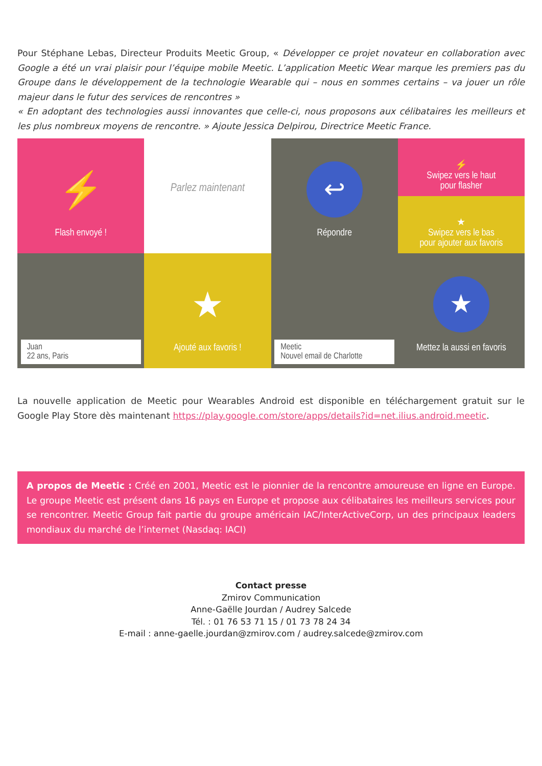Pour Stéphane Lebas, Directeur Produits Meetic Group, « Développer ce projet novateur en collaboration avec Google a été un vrai plaisir pour l’équipe mobile Meetic. L’application Meetic Wear marque les premiers pas du Groupe dans le développement de la technologie Wearable qui – nous en sommes certains – va jouer un rôle majeur dans le futur des services de rencontres »
« En adoptant des technologies aussi innovantes que celle-ci, nous proposons aux célibataires les meilleurs et les plus nombreux moyens de rencontre. » Ajoute Jessica Delpirou, Directrice Meetic France.
⚡
Flash envoyé !
Parlez maintenant
↩
Répondre
⚡
Swipez vers le haut
pour flasher
★
Swipez vers le bas
pour ajouter aux favoris
Juan
22 ans, Paris
★
Ajouté aux favoris !
Meetic
Nouvel email de Charlotte
★
Mettez la aussi en favoris
La nouvelle application de Meetic pour Wearables Android est disponible en téléchargement gratuit sur le Google Play Store dès maintenant https://play.google.com/store/apps/details?id=net.ilius.android.meetic.
A propos de Meetic : Créé en 2001, Meetic est le pionnier de la rencontre amoureuse en ligne en Europe. Le groupe Meetic est présent dans 16 pays en Europe et propose aux célibataires les meilleurs services pour se rencontrer. Meetic Group fait partie du groupe américain IAC/InterActiveCorp, un des principaux leaders mondiaux du marché de l’internet (Nasdaq: IACI)
Contact presse
Zmirov Communication
Anne-Gaëlle Jourdan / Audrey Salcede
Tél. : 01 76 53 71 15 / 01 73 78 24 34
E-mail : anne-gaelle.jourdan@zmirov.com / audrey.salcede@zmirov.com